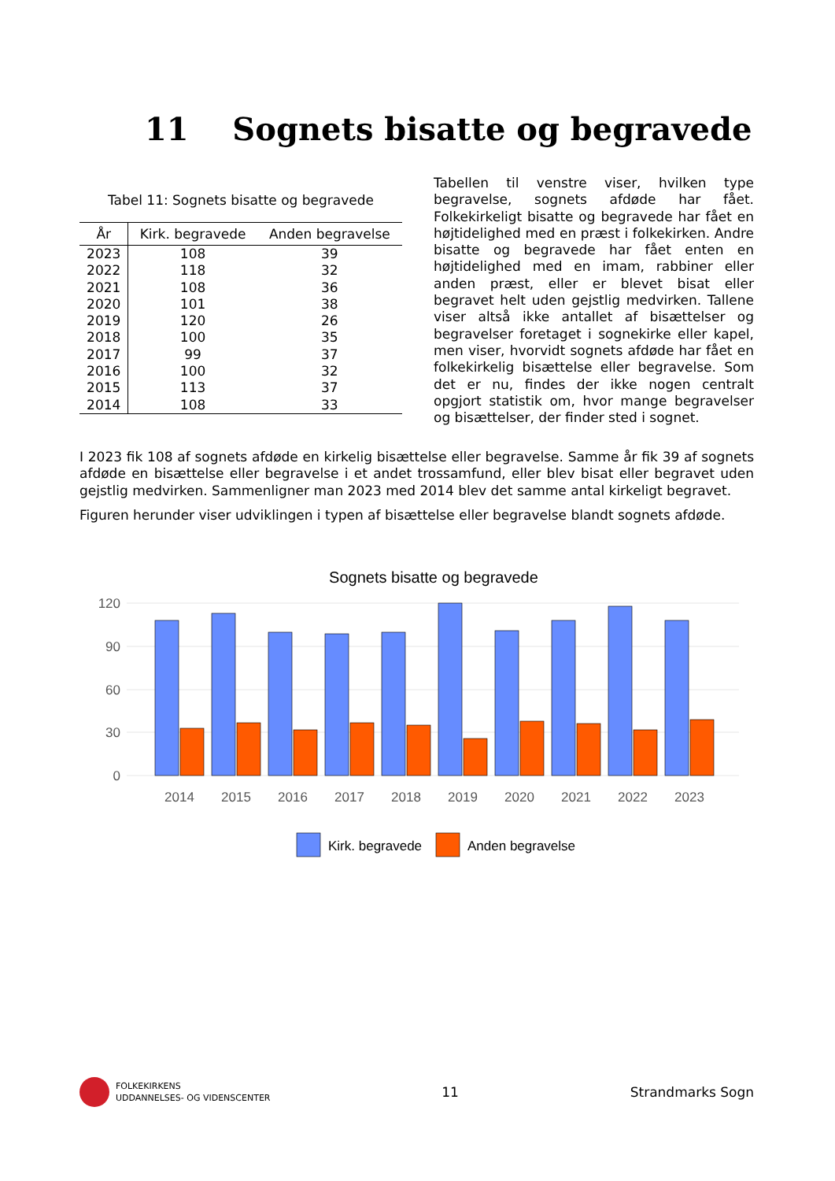11 Sognets bisatte og begravede
Tabel 11: Sognets bisatte og begravede
| År | Kirk. begravede | Anden begravelse |
| --- | --- | --- |
| 2023 | 108 | 39 |
| 2022 | 118 | 32 |
| 2021 | 108 | 36 |
| 2020 | 101 | 38 |
| 2019 | 120 | 26 |
| 2018 | 100 | 35 |
| 2017 | 99 | 37 |
| 2016 | 100 | 32 |
| 2015 | 113 | 37 |
| 2014 | 108 | 33 |
Tabellen til venstre viser, hvilken type begravelse, sognets afdøde har fået. Folkekirkeligt bisatte og begravede har fået en højtidelighed med en præst i folkekirken. Andre bisatte og begravede har fået enten en højtidelighed med en imam, rabbiner eller anden præst, eller er blevet bisat eller begravet helt uden gejstlig medvirken. Tallene viser altså ikke antallet af bisættelser og begravelser foretaget i sognekirke eller kapel, men viser, hvorvidt sognets afdøde har fået en folkekirkelig bisættelse eller begravelse. Som det er nu, findes der ikke nogen centralt opgjort statistik om, hvor mange begravelser og bisættelser, der finder sted i sognet.
I 2023 fik 108 af sognets afdøde en kirkelig bisættelse eller begravelse. Samme år fik 39 af sognets afdøde en bisættelse eller begravelse i et andet trossamfund, eller blev bisat eller begravet uden gejstlig medvirken. Sammenligner man 2023 med 2014 blev det samme antal kirkeligt begravet.
Figuren herunder viser udviklingen i typen af bisættelse eller begravelse blandt sognets afdøde.
Sognets bisatte og begravede
120
90
60
30
0
2014
2015
2016
2017
2018
2019
2020
2021
2022
2023
Kirk. begravede
Anden begravelse
FOLKEKIRKENS
UDDANNELSES- OG VIDENSCENTER
11 Strandmarks Sogn